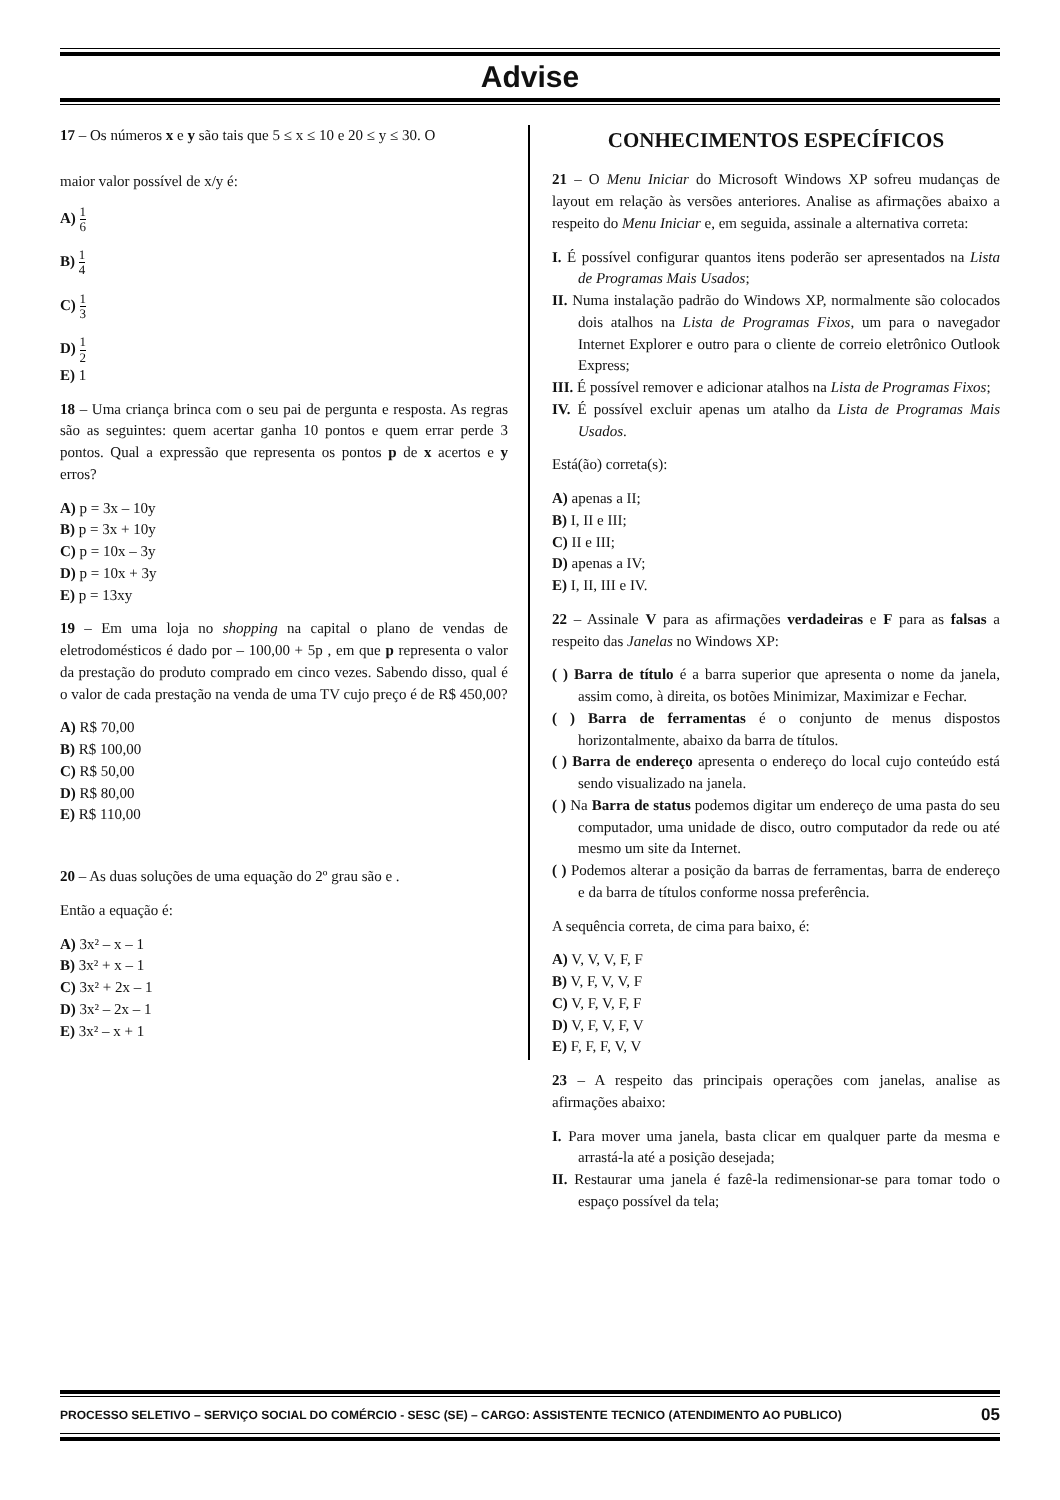Advise
17 – Os números x e y são tais que 5 ≤ x ≤ 10 e 20 ≤ y ≤ 30. O
maior valor possível de x/y é:
A) 1 6
B) 1 4
C) 1 3
D) 1 2
E) 1
18 – Uma criança brinca com o seu pai de pergunta e resposta. As regras são as seguintes: quem acertar ganha 10 pontos e quem errar perde 3 pontos. Qual a expressão que representa os pontos p de x acertos e y erros?
A) p = 3x – 10y
B) p = 3x + 10y
C) p = 10x – 3y
D) p = 10x + 3y
E) p = 13xy
19 – Em uma loja no shopping na capital o plano de vendas de eletrodomésticos é dado por – 100,00 + 5p , em que p representa o valor da prestação do produto comprado em cinco vezes. Sabendo disso, qual é o valor de cada prestação na venda de uma TV cujo preço é de R$ 450,00?
A) R$ 70,00
B) R$ 100,00
C) R$ 50,00
D) R$ 80,00
E) R$ 110,00
20 – As duas soluções de uma equação do 2º grau são e .
Então a equação é:
A) 3x² – x – 1
B) 3x² + x – 1
C) 3x² + 2x – 1
D) 3x² – 2x – 1
E) 3x² – x + 1
CONHECIMENTOS ESPECÍFICOS
21 – O Menu Iniciar do Microsoft Windows XP sofreu mudanças de layout em relação às versões anteriores. Analise as afirmações abaixo a respeito do Menu Iniciar e, em seguida, assinale a alternativa correta:
I. É possível configurar quantos itens poderão ser apresentados na Lista de Programas Mais Usados;
II. Numa instalação padrão do Windows XP, normalmente são colocados dois atalhos na Lista de Programas Fixos, um para o navegador Internet Explorer e outro para o cliente de correio eletrônico Outlook Express;
III. É possível remover e adicionar atalhos na Lista de Programas Fixos;
IV. É possível excluir apenas um atalho da Lista de Programas Mais Usados.
Está(ão) correta(s):
A) apenas a II;
B) I, II e III;
C) II e III;
D) apenas a IV;
E) I, II, III e IV.
22 – Assinale V para as afirmações verdadeiras e F para as falsas a respeito das Janelas no Windows XP:
( ) Barra de título é a barra superior que apresenta o nome da janela, assim como, à direita, os botões Minimizar, Maximizar e Fechar.
( ) Barra de ferramentas é o conjunto de menus dispostos horizontalmente, abaixo da barra de títulos.
( ) Barra de endereço apresenta o endereço do local cujo conteúdo está sendo visualizado na janela.
( ) Na Barra de status podemos digitar um endereço de uma pasta do seu computador, uma unidade de disco, outro computador da rede ou até mesmo um site da Internet.
( ) Podemos alterar a posição da barras de ferramentas, barra de endereço e da barra de títulos conforme nossa preferência.
A sequência correta, de cima para baixo, é:
A) V, V, V, F, F
B) V, F, V, V, F
C) V, F, V, F, F
D) V, F, V, F, V
E) F, F, F, V, V
23 – A respeito das principais operações com janelas, analise as afirmações abaixo:
I. Para mover uma janela, basta clicar em qualquer parte da mesma e arrastá-la até a posição desejada;
II. Restaurar uma janela é fazê-la redimensionar-se para tomar todo o espaço possível da tela;
PROCESSO SELETIVO – SERVIÇO SOCIAL DO COMÉRCIO - SESC (SE) – CARGO: ASSISTENTE TECNICO (ATENDIMENTO AO PUBLICO) 05